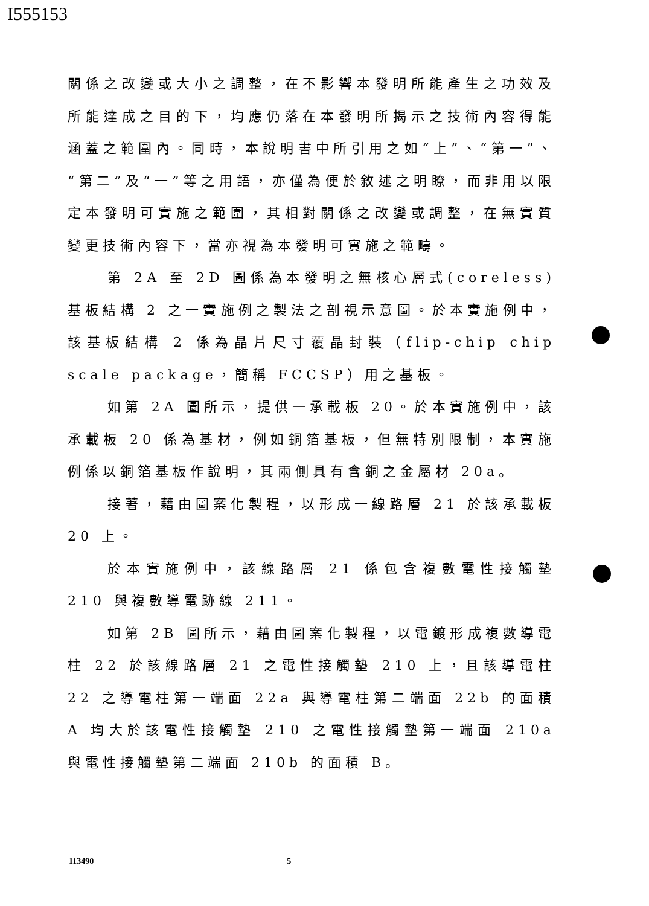I555153
關係之改變或大小之調整，在不影響本發明所能產生之功效及所能達成之目的下，均應仍落在本發明所揭示之技術內容得能涵蓋之範圍內。同時，本說明書中所引用之如“上”、“第一”、“第二”及“一”等之用語，亦僅為便於敘述之明瞭，而非用以限定本發明可實施之範圍，其相對關係之改變或調整，在無實質變更技術內容下，當亦視為本發明可實施之範疇。
第 2A 至 2D 圖係為本發明之無核心層式(coreless)基板結構 2 之一實施例之製法之剖視示意圖。於本實施例中，該基板結構 2 係為晶片尺寸覆晶封裝（flip-chip chip scale package，簡稱 FCCSP）用之基板。
如第 2A 圖所示，提供一承載板 20。於本實施例中，該承載板 20 係為基材，例如銅箔基板，但無特別限制，本實施例係以銅箔基板作說明，其兩側具有含銅之金屬材 20a。
接著，藉由圖案化製程，以形成一線路層 21 於該承載板 20 上。
於本實施例中，該線路層 21 係包含複數電性接觸墊 210 與複數導電跡線 211。
如第 2B 圖所示，藉由圖案化製程，以電鍍形成複數導電柱 22 於該線路層 21 之電性接觸墊 210 上，且該導電柱 22 之導電柱第一端面 22a 與導電柱第二端面 22b 的面積 A 均大於該電性接觸墊 210 之電性接觸墊第一端面 210a 與電性接觸墊第二端面 210b 的面積 B。
113490 5